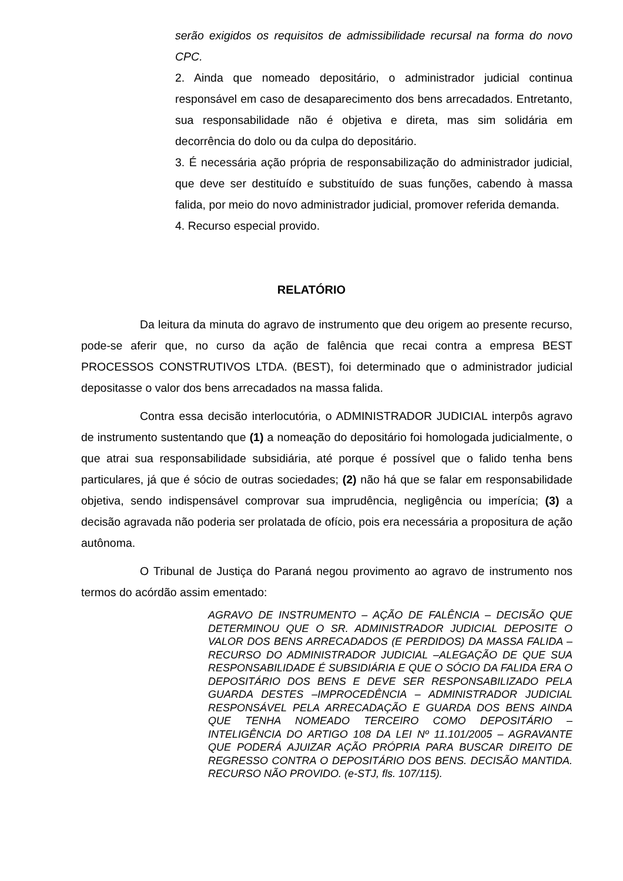serão exigidos os requisitos de admissibilidade recursal na forma do novo CPC.
2. Ainda que nomeado depositário, o administrador judicial continua responsável em caso de desaparecimento dos bens arrecadados. Entretanto, sua responsabilidade não é objetiva e direta, mas sim solidária em decorrência do dolo ou da culpa do depositário.
3. É necessária ação própria de responsabilização do administrador judicial, que deve ser destituído e substituído de suas funções, cabendo à massa falida, por meio do novo administrador judicial, promover referida demanda.
4. Recurso especial provido.
RELATÓRIO
Da leitura da minuta do agravo de instrumento que deu origem ao presente recurso, pode-se aferir que, no curso da ação de falência que recai contra a empresa BEST PROCESSOS CONSTRUTIVOS LTDA. (BEST), foi determinado que o administrador judicial depositasse o valor dos bens arrecadados na massa falida.
Contra essa decisão interlocutória, o ADMINISTRADOR JUDICIAL interpôs agravo de instrumento sustentando que (1) a nomeação do depositário foi homologada judicialmente, o que atrai sua responsabilidade subsidiária, até porque é possível que o falido tenha bens particulares, já que é sócio de outras sociedades; (2) não há que se falar em responsabilidade objetiva, sendo indispensável comprovar sua imprudência, negligência ou imperícia; (3) a decisão agravada não poderia ser prolatada de ofício, pois era necessária a propositura de ação autônoma.
O Tribunal de Justiça do Paraná negou provimento ao agravo de instrumento nos termos do acórdão assim ementado:
AGRAVO DE INSTRUMENTO – AÇÃO DE FALÊNCIA – DECISÃO QUE DETERMINOU QUE O SR. ADMINISTRADOR JUDICIAL DEPOSITE O VALOR DOS BENS ARRECADADOS (E PERDIDOS) DA MASSA FALIDA – RECURSO DO ADMINISTRADOR JUDICIAL –ALEGAÇÃO DE QUE SUA RESPONSABILIDADE É SUBSIDIÁRIA E QUE O SÓCIO DA FALIDA ERA O DEPOSITÁRIO DOS BENS E DEVE SER RESPONSABILIZADO PELA GUARDA DESTES –IMPROCEDÊNCIA – ADMINISTRADOR JUDICIAL RESPONSÁVEL PELA ARRECADAÇÃO E GUARDA DOS BENS AINDA QUE TENHA NOMEADO TERCEIRO COMO DEPOSITÁRIO – INTELIGÊNCIA DO ARTIGO 108 DA LEI Nº 11.101/2005 – AGRAVANTE QUE PODERÁ AJUIZAR AÇÃO PRÓPRIA PARA BUSCAR DIREITO DE REGRESSO CONTRA O DEPOSITÁRIO DOS BENS. DECISÃO MANTIDA. RECURSO NÃO PROVIDO. (e-STJ, fls. 107/115).